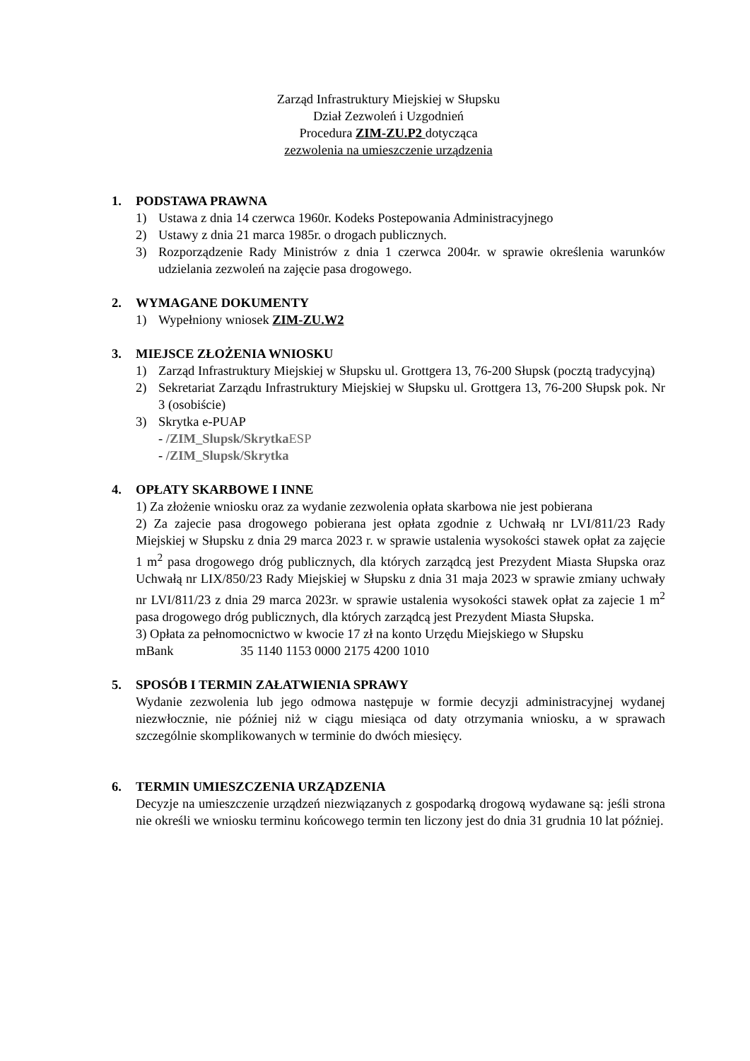Zarząd Infrastruktury Miejskiej w Słupsku
Dział Zezwoleń i Uzgodnień
Procedura ZIM-ZU.P2 dotycząca
zezwolenia na umieszczenie urządzenia
1. PODSTAWA PRAWNA
1) Ustawa z dnia 14 czerwca 1960r. Kodeks Postepowania Administracyjnego
2) Ustawy z dnia 21 marca 1985r. o drogach publicznych.
3) Rozporządzenie Rady Ministrów z dnia 1 czerwca 2004r. w sprawie określenia warunków udzielania zezwoleń na zajęcie pasa drogowego.
2. WYMAGANE DOKUMENTY
1) Wypełniony wniosek ZIM-ZU.W2
3. MIEJSCE ZŁOŻENIA WNIOSKU
1) Zarząd Infrastruktury Miejskiej w Słupsku ul. Grottgera 13, 76-200 Słupsk (pocztą tradycyjną)
2) Sekretariat Zarządu Infrastruktury Miejskiej w Słupsku ul. Grottgera 13, 76-200 Słupsk pok. Nr 3 (osobiście)
3) Skrytka e-PUAP
- /ZIM_Slupsk/Skrytka ESP
- /ZIM_Slupsk/Skrytka
4. OPŁATY SKARBOWE I INNE
1) Za złożenie wniosku oraz za wydanie zezwolenia opłata skarbowa nie jest pobierana
2) Za zajecie pasa drogowego pobierana jest opłata zgodnie z Uchwałą nr LVI/811/23 Rady Miejskiej w Słupsku z dnia 29 marca 2023 r. w sprawie ustalenia wysokości stawek opłat za zajęcie 1 m<sup>2</sup> pasa drogowego dróg publicznych, dla których zarządcą jest Prezydent Miasta Słupska oraz Uchwałą nr LIX/850/23 Rady Miejskiej w Słupsku z dnia 31 maja 2023 w sprawie zmiany uchwały nr LVI/811/23 z dnia 29 marca 2023r. w sprawie ustalenia wysokości stawek opłat za zajecie 1 m<sup>2</sup> pasa drogowego dróg publicznych, dla których zarządcą jest Prezydent Miasta Słupska.
3) Opłata za pełnomocnictwo w kwocie 17 zł na konto Urzędu Miejskiego w Słupsku
mBank 35 1140 1153 0000 2175 4200 1010
5. SPOSÓB I TERMIN ZAŁATWIENIA SPRAWY
Wydanie zezwolenia lub jego odmowa następuje w formie decyzji administracyjnej wydanej niezwłocznie, nie później niż w ciągu miesiąca od daty otrzymania wniosku, a w sprawach szczególnie skomplikowanych w terminie do dwóch miesięcy.
6. TERMIN UMIESZCZENIA URZĄDZENIA
Decyzje na umieszczenie urządzeń niezwiązanych z gospodarką drogową wydawane są: jeśli strona nie określi we wniosku terminu końcowego termin ten liczony jest do dnia 31 grudnia 10 lat później.